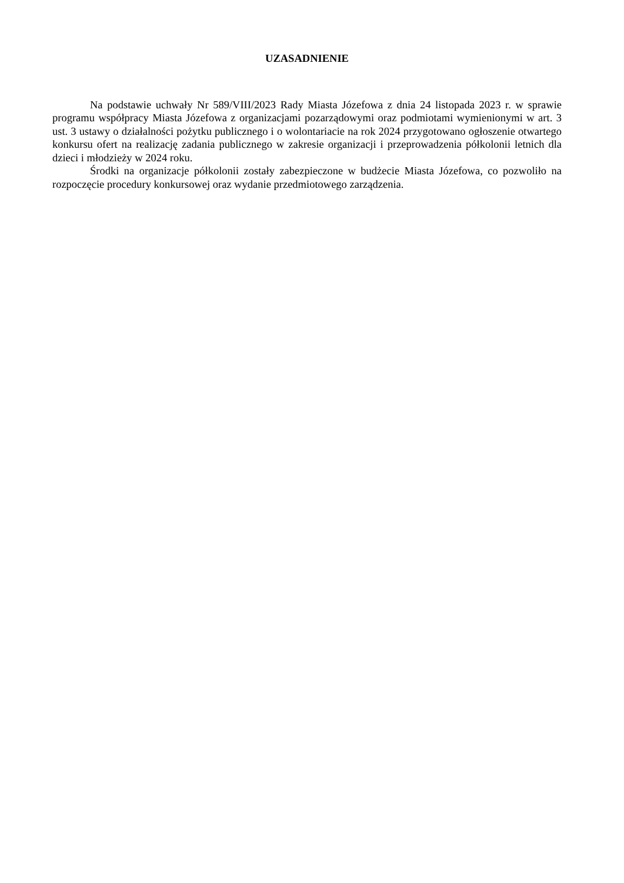UZASADNIENIE
Na podstawie uchwały Nr 589/VIII/2023 Rady Miasta Józefowa z dnia 24 listopada 2023 r. w sprawie programu współpracy Miasta Józefowa z organizacjami pozarządowymi oraz podmiotami wymienionymi w art. 3 ust. 3 ustawy o działalności pożytku publicznego i o wolontariacie na rok 2024 przygotowano ogłoszenie otwartego konkursu ofert na realizację zadania publicznego w zakresie organizacji i przeprowadzenia półkolonii letnich dla dzieci i młodzieży w 2024 roku.
Środki na organizacje półkolonii zostały zabezpieczone w budżecie Miasta Józefowa, co pozwoliło na rozpoczęcie procedury konkursowej oraz wydanie przedmiotowego zarządzenia.